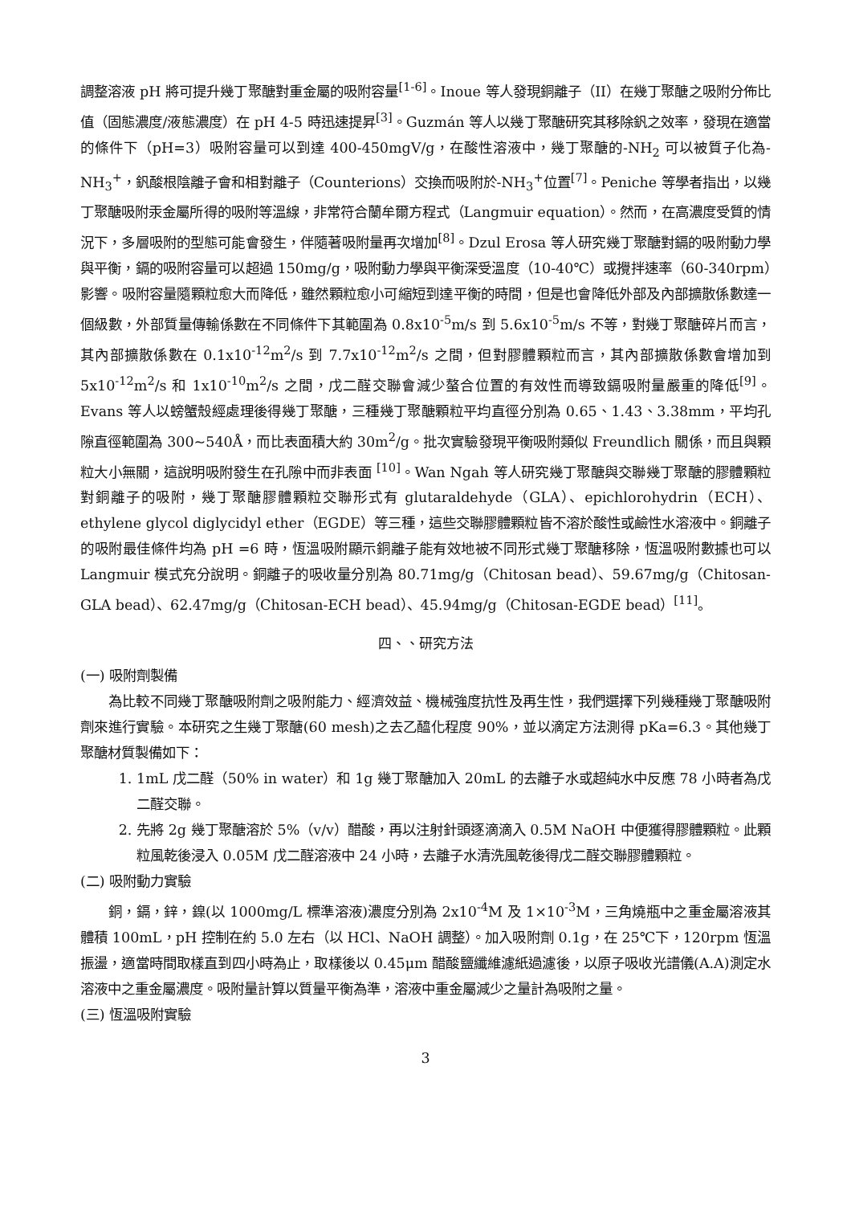調整溶液 pH 將可提升幾丁聚醣對重金屬的吸附容量<sup>[1-6]</sup>。Inoue 等人發現銅離子（II）在幾丁聚醣之吸附分佈比值（固態濃度/液態濃度）在 pH 4-5 時迅速提昇<sup>[3]</sup>。Guzmán 等人以幾丁聚醣研究其移除釩之效率，發現在適當的條件下（pH=3）吸附容量可以到達 400-450mgV/g，在酸性溶液中，幾丁聚醣的-NH<sub>2</sub> 可以被質子化為-NH<sub>3</sub><sup>+</sup>，釩酸根陰離子會和相對離子（Counterions）交換而吸附於-NH<sub>3</sub><sup>+</sup>位置<sup>[7]</sup>。Peniche 等學者指出，以幾丁聚醣吸附汞金屬所得的吸附等溫線，非常符合蘭牟爾方程式（Langmuir equation）。然而，在高濃度受質的情況下，多層吸附的型態可能會發生，伴隨著吸附量再次增加<sup>[8]</sup>。Dzul Erosa 等人研究幾丁聚醣對鎘的吸附動力學與平衡，鎘的吸附容量可以超過 150mg/g，吸附動力學與平衡深受溫度（10-40℃）或攪拌速率（60-340rpm）影響。吸附容量隨顆粒愈大而降低，雖然顆粒愈小可縮短到達平衡的時間，但是也會降低外部及內部擴散係數達一個級數，外部質量傳輸係數在不同條件下其範圍為 0.8x10<sup>-5</sup>m/s 到 5.6x10<sup>-5</sup>m/s 不等，對幾丁聚醣碎片而言，其內部擴散係數在 0.1x10<sup>-12</sup>m<sup>2</sup>/s 到 7.7x10<sup>-12</sup>m<sup>2</sup>/s 之間，但對膠體顆粒而言，其內部擴散係數會增加到 5x10<sup>-12</sup>m<sup>2</sup>/s 和 1x10<sup>-10</sup>m<sup>2</sup>/s 之間，戊二醛交聯會減少螯合位置的有效性而導致鎘吸附量嚴重的降低<sup>[9]</sup>。Evans 等人以螃蟹殼經處理後得幾丁聚醣，三種幾丁聚醣顆粒平均直徑分別為 0.65、1.43、3.38mm，平均孔隙直徑範圍為 300~540Å，而比表面積大約 30m<sup>2</sup>/g。批次實驗發現平衡吸附類似 Freundlich 關係，而且與顆粒大小無關，這說明吸附發生在孔隙中而非表面 <sup>[10]</sup>。Wan Ngah 等人研究幾丁聚醣與交聯幾丁聚醣的膠體顆粒對銅離子的吸附，幾丁聚醣膠體顆粒交聯形式有 glutaraldehyde（GLA）、epichlorohydrin（ECH）、ethylene glycol diglycidyl ether（EGDE）等三種，這些交聯膠體顆粒皆不溶於酸性或鹼性水溶液中。銅離子的吸附最佳條件均為 pH =6 時，恆溫吸附顯示銅離子能有效地被不同形式幾丁聚醣移除，恆溫吸附數據也可以 Langmuir 模式充分說明。銅離子的吸收量分別為 80.71mg/g（Chitosan bead）、59.67mg/g（Chitosan-GLA bead）、62.47mg/g（Chitosan-ECH bead）、45.94mg/g（Chitosan-EGDE bead）<sup>[11]</sup>。
四、、研究方法
(一) 吸附劑製備
為比較不同幾丁聚醣吸附劑之吸附能力、經濟效益、機械強度抗性及再生性，我們選擇下列幾種幾丁聚醣吸附劑來進行實驗。本研究之生幾丁聚醣(60 mesh)之去乙醯化程度 90%，並以滴定方法測得 pKa=6.3。其他幾丁聚醣材質製備如下：
1. 1mL 戊二醛（50% in water）和 1g 幾丁聚醣加入 20mL 的去離子水或超純水中反應 78 小時者為戊二醛交聯。
2. 先將 2g 幾丁聚醣溶於 5%（v/v）醋酸，再以注射針頭逐滴滴入 0.5M NaOH 中便獲得膠體顆粒。此顆粒風乾後浸入 0.05M 戊二醛溶液中 24 小時，去離子水清洗風乾後得戊二醛交聯膠體顆粒。
(二) 吸附動力實驗
銅，鎘，鋅，鎳(以 1000mg/L 標準溶液)濃度分別為 2x10<sup>-4</sup>M 及 1×10<sup>-3</sup>M，三角燒瓶中之重金屬溶液其體積 100mL，pH 控制在約 5.0 左右（以 HCl、NaOH 調整）。加入吸附劑 0.1g，在 25℃下，120rpm 恆溫振盪，適當時間取樣直到四小時為止，取樣後以 0.45μm 醋酸鹽纖維濾紙過濾後，以原子吸收光譜儀(A.A)測定水溶液中之重金屬濃度。吸附量計算以質量平衡為準，溶液中重金屬減少之量計為吸附之量。
(三) 恆溫吸附實驗
3